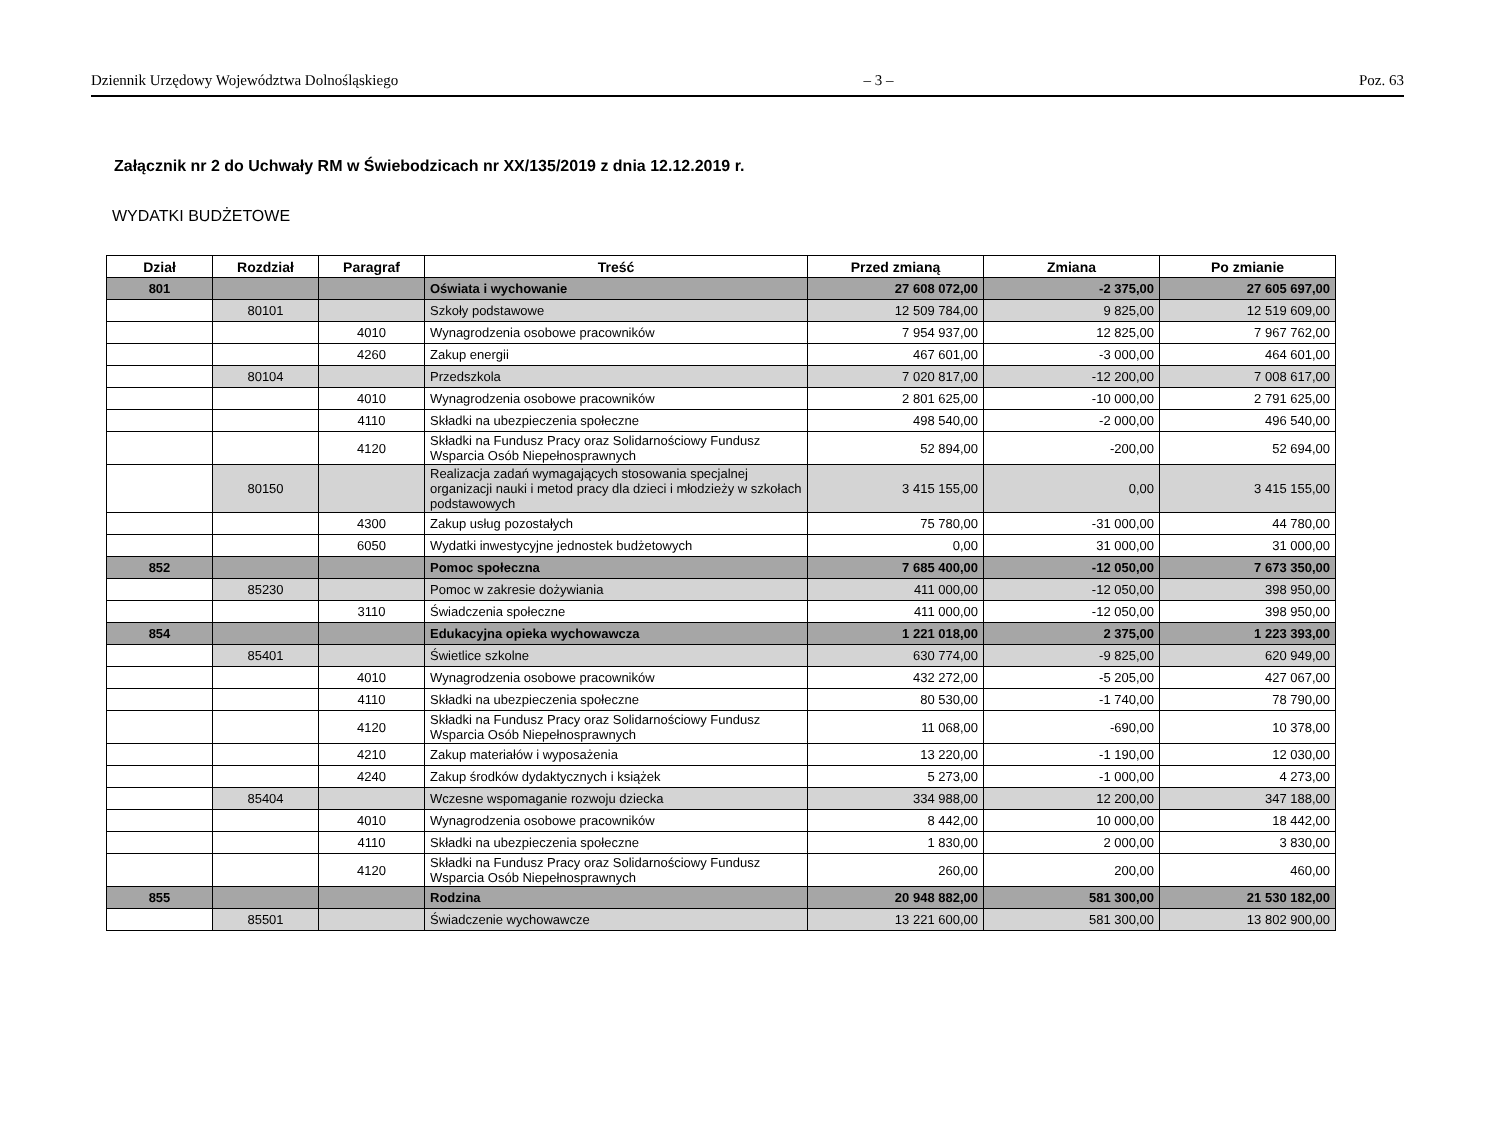Dziennik Urzędowy Województwa Dolnośląskiego – 3 – Poz. 63
Załącznik nr 2 do Uchwały RM w Świebodzicach nr XX/135/2019 z dnia 12.12.2019 r.
WYDATKI BUDŻETOWE
| Dział | Rozdział | Paragraf | Treść | Przed zmianą | Zmiana | Po zmianie |
| --- | --- | --- | --- | --- | --- | --- |
| 801 | | | Oświata i wychowanie | 27 608 072,00 | -2 375,00 | 27 605 697,00 |
| | 80101 | | Szkoły podstawowe | 12 509 784,00 | 9 825,00 | 12 519 609,00 |
| | | 4010 | Wynagrodzenia osobowe pracowników | 7 954 937,00 | 12 825,00 | 7 967 762,00 |
| | | 4260 | Zakup energii | 467 601,00 | -3 000,00 | 464 601,00 |
| | 80104 | | Przedszkola | 7 020 817,00 | -12 200,00 | 7 008 617,00 |
| | | 4010 | Wynagrodzenia osobowe pracowników | 2 801 625,00 | -10 000,00 | 2 791 625,00 |
| | | 4110 | Składki na ubezpieczenia społeczne | 498 540,00 | -2 000,00 | 496 540,00 |
| | | 4120 | Składki na Fundusz Pracy oraz Solidarnościowy Fundusz Wsparcia Osób Niepełnosprawnych | 52 894,00 | -200,00 | 52 694,00 |
| | 80150 | | Realizacja zadań wymagających stosowania specjalnej organizacji nauki i metod pracy dla dzieci i młodzieży w szkołach podstawowych | 3 415 155,00 | 0,00 | 3 415 155,00 |
| | | 4300 | Zakup usług pozostałych | 75 780,00 | -31 000,00 | 44 780,00 |
| | | 6050 | Wydatki inwestycyjne jednostek budżetowych | 0,00 | 31 000,00 | 31 000,00 |
| 852 | | | Pomoc społeczna | 7 685 400,00 | -12 050,00 | 7 673 350,00 |
| | 85230 | | Pomoc w zakresie dożywiania | 411 000,00 | -12 050,00 | 398 950,00 |
| | | 3110 | Świadczenia społeczne | 411 000,00 | -12 050,00 | 398 950,00 |
| 854 | | | Edukacyjna opieka wychowawcza | 1 221 018,00 | 2 375,00 | 1 223 393,00 |
| | 85401 | | Świetlice szkolne | 630 774,00 | -9 825,00 | 620 949,00 |
| | | 4010 | Wynagrodzenia osobowe pracowników | 432 272,00 | -5 205,00 | 427 067,00 |
| | | 4110 | Składki na ubezpieczenia społeczne | 80 530,00 | -1 740,00 | 78 790,00 |
| | | 4120 | Składki na Fundusz Pracy oraz Solidarnościowy Fundusz Wsparcia Osób Niepełnosprawnych | 11 068,00 | -690,00 | 10 378,00 |
| | | 4210 | Zakup materiałów i wyposażenia | 13 220,00 | -1 190,00 | 12 030,00 |
| | | 4240 | Zakup środków dydaktycznych i książek | 5 273,00 | -1 000,00 | 4 273,00 |
| | 85404 | | Wczesne wspomaganie rozwoju dziecka | 334 988,00 | 12 200,00 | 347 188,00 |
| | | 4010 | Wynagrodzenia osobowe pracowników | 8 442,00 | 10 000,00 | 18 442,00 |
| | | 4110 | Składki na ubezpieczenia społeczne | 1 830,00 | 2 000,00 | 3 830,00 |
| | | 4120 | Składki na Fundusz Pracy oraz Solidarnościowy Fundusz Wsparcia Osób Niepełnosprawnych | 260,00 | 200,00 | 460,00 |
| 855 | | | Rodzina | 20 948 882,00 | 581 300,00 | 21 530 182,00 |
| | 85501 | | Świadczenie wychowawcze | 13 221 600,00 | 581 300,00 | 13 802 900,00 |